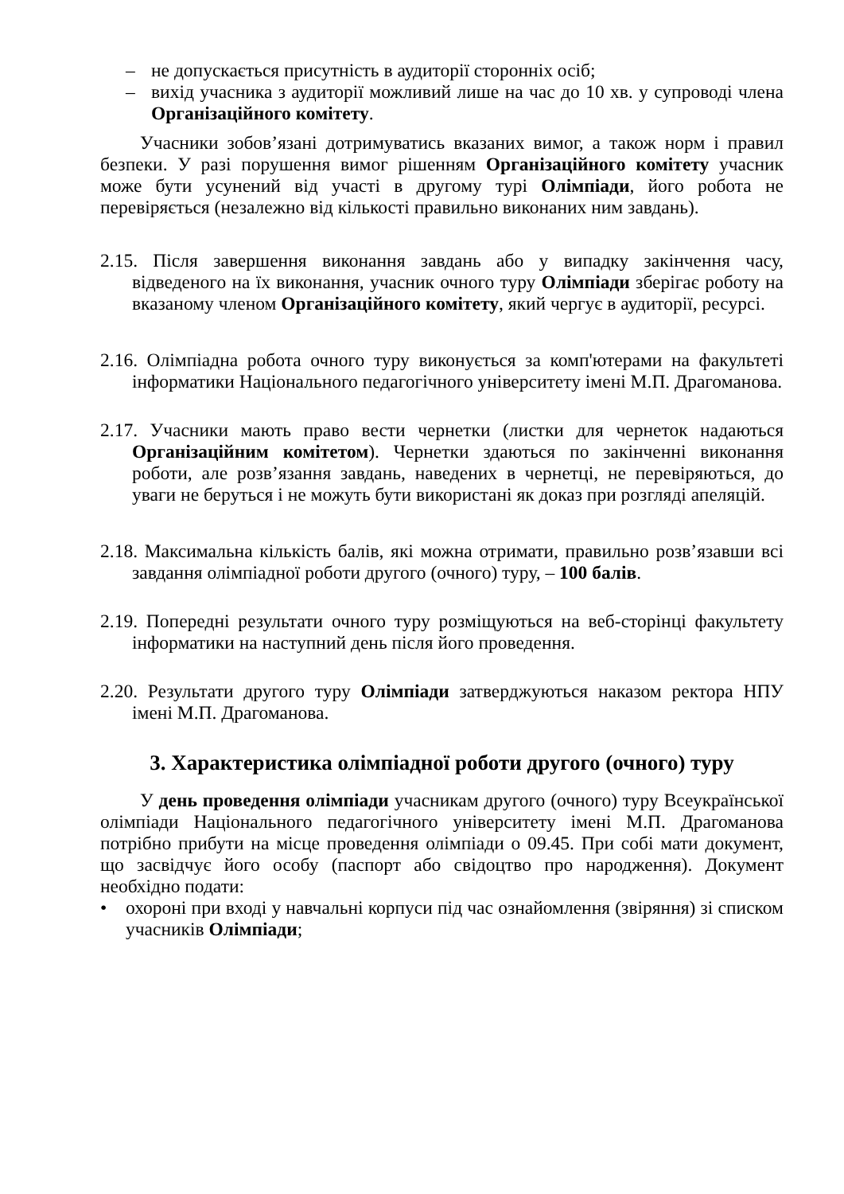– не допускається присутність в аудиторії сторонніх осіб;
– вихід учасника з аудиторії можливий лише на час до 10 хв. у супроводі члена Організаційного комітету.
Учасники зобов’язані дотримуватись вказаних вимог, а також норм і правил безпеки. У разі порушення вимог рішенням Організаційного комітету учасник може бути усунений від участі в другому турі Олімпіади, його робота не перевіряється (незалежно від кількості правильно виконаних ним завдань).
2.15. Після завершення виконання завдань або у випадку закінчення часу, відведеного на їх виконання, учасник очного туру Олімпіади зберігає роботу на вказаному членом Організаційного комітету, який чергує в аудиторії, ресурсі.
2.16. Олімпіадна робота очного туру виконується за комп'ютерами на факультеті інформатики Національного педагогічного університету імені М.П. Драгоманова.
2.17. Учасники мають право вести чернетки (листки для чернеток надаються Організаційним комітетом). Чернетки здаються по закінченні виконання роботи, але розв’язання завдань, наведених в чернетці, не перевіряються, до уваги не беруться і не можуть бути використані як доказ при розгляді апеляцій.
2.18. Максимальна кількість балів, які можна отримати, правильно розв’язавши всі завдання олімпіадної роботи другого (очного) туру, – 100 балів.
2.19. Попередні результати очного туру розміщуються на веб-сторінці факультету інформатики на наступний день після його проведення.
2.20. Результати другого туру Олімпіади затверджуються наказом ректора НПУ імені М.П. Драгоманова.
3. Характеристика олімпіадної роботи другого (очного) туру
У день проведення олімпіади учасникам другого (очного) туру Всеукраїнської олімпіади Національного педагогічного університету імені М.П. Драгоманова потрібно прибути на місце проведення олімпіади о 09.45. При собі мати документ, що засвідчує його особу (паспорт або свідоцтво про народження). Документ необхідно подати:
• охороні при вході у навчальні корпуси під час ознайомлення (звіряння) зі списком учасників Олімпіади;